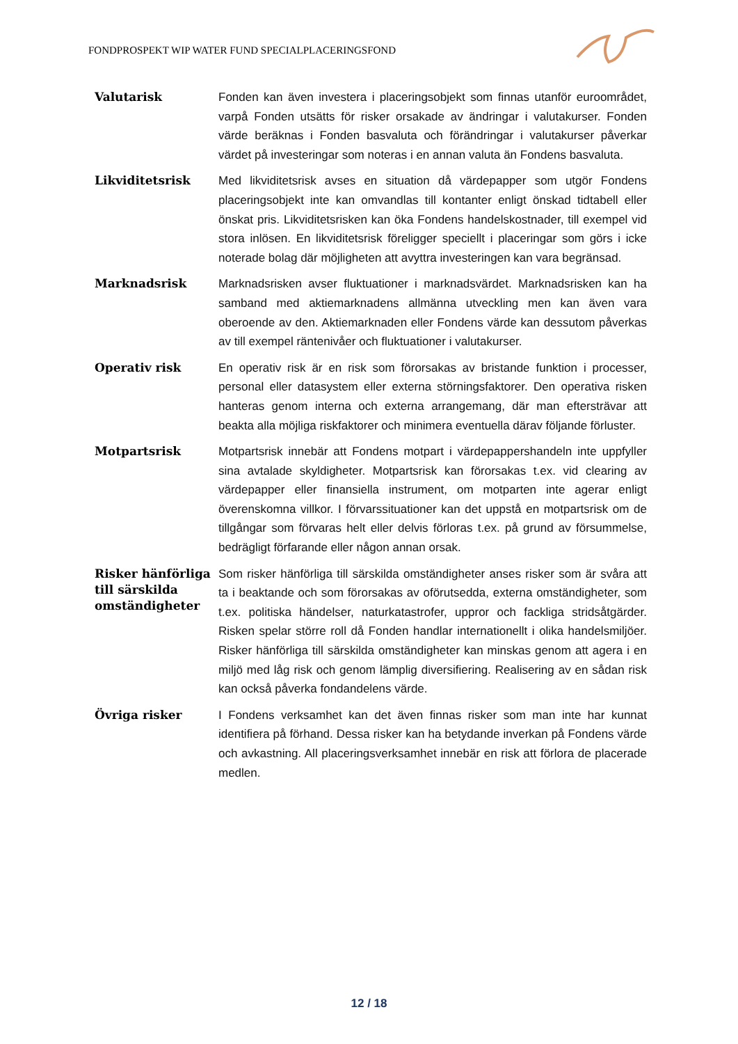FONDPROSPEKT WIP WATER FUND SPECIALPLACERINGSFOND
Valutarisk
Fonden kan även investera i placeringsobjekt som finnas utanför euroområdet, varpå Fonden utsätts för risker orsakade av ändringar i valutakurser. Fonden värde beräknas i Fonden basvaluta och förändringar i valutakurser påverkar värdet på investeringar som noteras i en annan valuta än Fondens basvaluta.
Likviditetsrisk
Med likviditetsrisk avses en situation då värdepapper som utgör Fondens placeringsobjekt inte kan omvandlas till kontanter enligt önskad tidtabell eller önskat pris. Likviditetsrisken kan öka Fondens handelskostnader, till exempel vid stora inlösen. En likviditetsrisk föreligger speciellt i placeringar som görs i icke noterade bolag där möjligheten att avyttra investeringen kan vara begränsad.
Marknadsrisk
Marknadsrisken avser fluktuationer i marknadsvärdet. Marknadsrisken kan ha samband med aktiemarknadens allmänna utveckling men kan även vara oberoende av den. Aktiemarknaden eller Fondens värde kan dessutom påverkas av till exempel räntenivåer och fluktuationer i valutakurser.
Operativ risk
En operativ risk är en risk som förorsakas av bristande funktion i processer, personal eller datasystem eller externa störningsfaktorer. Den operativa risken hanteras genom interna och externa arrangemang, där man eftersträvar att beakta alla möjliga riskfaktorer och minimera eventuella därav följande förluster.
Motpartsrisk
Motpartsrisk innebär att Fondens motpart i värdepappershandeln inte uppfyller sina avtalade skyldigheter. Motpartsrisk kan förorsakas t.ex. vid clearing av värdepapper eller finansiella instrument, om motparten inte agerar enligt överenskomna villkor. I förvarssituationer kan det uppstå en motpartsrisk om de tillgångar som förvaras helt eller delvis förloras t.ex. på grund av försummelse, bedrägligt förfarande eller någon annan orsak.
Risker hänförliga till särskilda omständigheter
Som risker hänförliga till särskilda omständigheter anses risker som är svåra att ta i beaktande och som förorsakas av oförutsedda, externa omständigheter, som t.ex. politiska händelser, naturkatastrofer, uppror och fackliga stridsåtgärder. Risken spelar större roll då Fonden handlar internationellt i olika handelsmiljöer. Risker hänförliga till särskilda omständigheter kan minskas genom att agera i en miljö med låg risk och genom lämplig diversifiering. Realisering av en sådan risk kan också påverka fondandelens värde.
Övriga risker
I Fondens verksamhet kan det även finnas risker som man inte har kunnat identifiera på förhand. Dessa risker kan ha betydande inverkan på Fondens värde och avkastning. All placeringsverksamhet innebär en risk att förlora de placerade medlen.
12 / 18